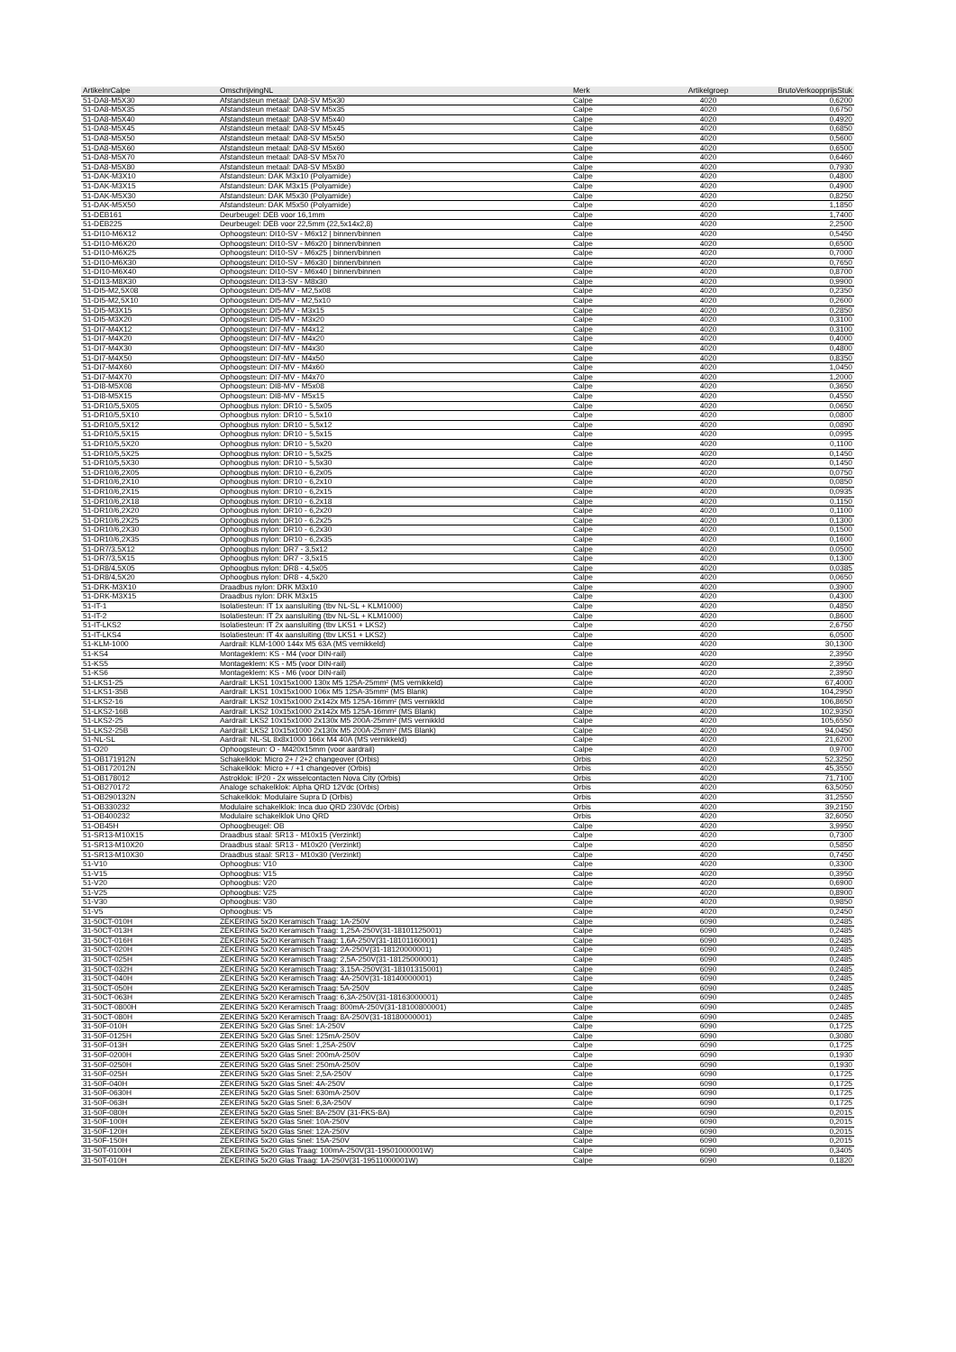| ArtikelnrCalpe | OmschrijvingNL | Merk | Artikelgroep | BrutoVerkoopprijsStuk |
| --- | --- | --- | --- | --- |
| 51-DA8-M5X30 | Afstandsteun metaal: DA8-SV M5x30 | Calpe | 4020 | 0,6200 |
| 51-DA8-M5X35 | Afstandsteun metaal: DA8-SV M5x35 | Calpe | 4020 | 0,6750 |
| 51-DA8-M5X40 | Afstandsteun metaal: DA8-SV M5x40 | Calpe | 4020 | 0,4920 |
| 51-DA8-M5X45 | Afstandsteun metaal: DA8-SV M5x45 | Calpe | 4020 | 0,6850 |
| 51-DA8-M5X50 | Afstandsteun metaal: DA8-SV M5x50 | Calpe | 4020 | 0,5600 |
| 51-DA8-M5X60 | Afstandsteun metaal: DA8-SV M5x60 | Calpe | 4020 | 0,6500 |
| 51-DA8-M5X70 | Afstandsteun metaal: DA8-SV M5x70 | Calpe | 4020 | 0,6460 |
| 51-DA8-M5X80 | Afstandsteun metaal: DA8-SV M5x80 | Calpe | 4020 | 0,7930 |
| 51-DAK-M3X10 | Afstandsteun: DAK M3x10 (Polyamide) | Calpe | 4020 | 0,4800 |
| 51-DAK-M3X15 | Afstandsteun: DAK M3x15 (Polyamide) | Calpe | 4020 | 0,4900 |
| 51-DAK-M5X30 | Afstandsteun: DAK M5x30 (Polyamide) | Calpe | 4020 | 0,8250 |
| 51-DAK-M5X50 | Afstandsteun: DAK M5x50 (Polyamide) | Calpe | 4020 | 1,1850 |
| 51-DEB161 | Deurbeugel: DEB voor 16,1mm | Calpe | 4020 | 1,7400 |
| 51-DEB225 | Deurbeugel: DEB voor 22,5mm (22,5x14x2,8) | Calpe | 4020 | 2,2500 |
| 51-DI10-M6X12 | Ophoogsteun: DI10-SV - M6x12 / binnen/binnen | Calpe | 4020 | 0,5450 |
| 51-DI10-M6X20 | Ophoogsteun: DI10-SV - M6x20 / binnen/binnen | Calpe | 4020 | 0,6500 |
| 51-DI10-M6X25 | Ophoogsteun: DI10-SV - M6x25 / binnen/binnen | Calpe | 4020 | 0,7000 |
| 51-DI10-M6X30 | Ophoogsteun: DI10-SV - M6x30 / binnen/binnen | Calpe | 4020 | 0,7650 |
| 51-DI10-M6X40 | Ophoogsteun: DI10-SV - M6x40 / binnen/binnen | Calpe | 4020 | 0,8700 |
| 51-DI13-M8X30 | Ophoogsteun: DI13-SV - M8x30 | Calpe | 4020 | 0,9900 |
| 51-DI5-M2,5X08 | Ophoogsteun: DI5-MV - M2,5x08 | Calpe | 4020 | 0,2350 |
| 51-DI5-M2,5X10 | Ophoogsteun: DI5-MV - M2,5x10 | Calpe | 4020 | 0,2600 |
| 51-DI5-M3X15 | Ophoogsteun: DI5-MV - M3x15 | Calpe | 4020 | 0,2850 |
| 51-DI5-M3X20 | Ophoogsteun: DI5-MV - M3x20 | Calpe | 4020 | 0,3100 |
| 51-DI7-M4X12 | Ophoogsteun: DI7-MV - M4x12 | Calpe | 4020 | 0,3100 |
| 51-DI7-M4X20 | Ophoogsteun: DI7-MV - M4x20 | Calpe | 4020 | 0,4000 |
| 51-DI7-M4X30 | Ophoogsteun: DI7-MV - M4x30 | Calpe | 4020 | 0,4800 |
| 51-DI7-M4X50 | Ophoogsteun: DI7-MV - M4x50 | Calpe | 4020 | 0,8350 |
| 51-DI7-M4X60 | Ophoogsteun: DI7-MV - M4x60 | Calpe | 4020 | 1,0450 |
| 51-DI7-M4X70 | Ophoogsteun: DI7-MV - M4x70 | Calpe | 4020 | 1,2000 |
| 51-DI8-M5X08 | Ophoogsteun: DI8-MV - M5x08 | Calpe | 4020 | 0,3650 |
| 51-DI8-M5X15 | Ophoogsteun: DI8-MV - M5x15 | Calpe | 4020 | 0,4550 |
| 51-DR10/5,5X05 | Ophoogbus nylon: DR10 - 5,5x05 | Calpe | 4020 | 0,0650 |
| 51-DR10/5,5X10 | Ophoogbus nylon: DR10 - 5,5x10 | Calpe | 4020 | 0,0800 |
| 51-DR10/5,5X12 | Ophoogbus nylon: DR10 - 5,5x12 | Calpe | 4020 | 0,0890 |
| 51-DR10/5,5X15 | Ophoogbus nylon: DR10 - 5,5x15 | Calpe | 4020 | 0,0995 |
| 51-DR10/5,5X20 | Ophoogbus nylon: DR10 - 5,5x20 | Calpe | 4020 | 0,1100 |
| 51-DR10/5,5X25 | Ophoogbus nylon: DR10 - 5,5x25 | Calpe | 4020 | 0,1450 |
| 51-DR10/5,5X30 | Ophoogbus nylon: DR10 - 5,5x30 | Calpe | 4020 | 0,1450 |
| 51-DR10/6,2X05 | Ophoogbus nylon: DR10 - 6,2x05 | Calpe | 4020 | 0,0750 |
| 51-DR10/6,2X10 | Ophoogbus nylon: DR10 - 6,2x10 | Calpe | 4020 | 0,0850 |
| 51-DR10/6,2X15 | Ophoogbus nylon: DR10 - 6,2x15 | Calpe | 4020 | 0,0935 |
| 51-DR10/6,2X18 | Ophoogbus nylon: DR10 - 6,2x18 | Calpe | 4020 | 0,1150 |
| 51-DR10/6,2X20 | Ophoogbus nylon: DR10 - 6,2x20 | Calpe | 4020 | 0,1100 |
| 51-DR10/6,2X25 | Ophoogbus nylon: DR10 - 6,2x25 | Calpe | 4020 | 0,1300 |
| 51-DR10/6,2X30 | Ophoogbus nylon: DR10 - 6,2x30 | Calpe | 4020 | 0,1500 |
| 51-DR10/6,2X35 | Ophoogbus nylon: DR10 - 6,2x35 | Calpe | 4020 | 0,1600 |
| 51-DR7/3,5X12 | Ophoogbus nylon: DR7 - 3,5x12 | Calpe | 4020 | 0,0500 |
| 51-DR7/3,5X15 | Ophoogbus nylon: DR7 - 3,5x15 | Calpe | 4020 | 0,1300 |
| 51-DR8/4,5X05 | Ophoogbus nylon: DR8 - 4,5x05 | Calpe | 4020 | 0,0385 |
| 51-DR8/4,5X20 | Ophoogbus nylon: DR8 - 4,5x20 | Calpe | 4020 | 0,0650 |
| 51-DRK-M3X10 | Draadbus nylon: DRK M3x10 | Calpe | 4020 | 0,3900 |
| 51-DRK-M3X15 | Draadbus nylon: DRK M3x15 | Calpe | 4020 | 0,4300 |
| 51-IT-1 | Isolatiesteun: IT 1x aansluiting (tbv NL-SL + KLM1000) | Calpe | 4020 | 0,4850 |
| 51-IT-2 | Isolatiesteun: IT 2x aansluiting (tbv NL-SL + KLM1000) | Calpe | 4020 | 0,8600 |
| 51-IT-LKS2 | Isolatiesteun: IT 2x aansluiting (tbv LKS1 + LKS2) | Calpe | 4020 | 2,6750 |
| 51-IT-LKS4 | Isolatiesteun: IT 4x aansluiting (tbv LKS1 + LKS2) | Calpe | 4020 | 6,0500 |
| 51-KLM-1000 | Aardrail: KLM-1000 144x M5 63A (MS vernikkeld) | Calpe | 4020 | 30,1300 |
| 51-KS4 | Montageklem: KS - M4 (voor DIN-rail) | Calpe | 4020 | 2,3950 |
| 51-KS5 | Montageklem: KS - M5 (voor DIN-rail) | Calpe | 4020 | 2,3950 |
| 51-KS6 | Montageklem: KS - M6 (voor DIN-rail) | Calpe | 4020 | 2,3950 |
| 51-LKS1-25 | Aardrail: LKS1 10x15x1000 130x M5 125A-25mm² (MS vernikkeld) | Calpe | 4020 | 67,4000 |
| 51-LKS1-35B | Aardrail: LKS1 10x15x1000 106x M5 125A-35mm² (MS Blank) | Calpe | 4020 | 104,2950 |
| 51-LKS2-16 | Aardrail: LKS2 10x15x1000 2x142x M5 125A-16mm² (MS vernikkld | Calpe | 4020 | 106,8650 |
| 51-LKS2-16B | Aardrail: LKS2 10x15x1000 2x142x M5 125A-16mm² (MS Blank) | Calpe | 4020 | 102,9350 |
| 51-LKS2-25 | Aardrail: LKS2 10x15x1000 2x130x M5 200A-25mm² (MS vernikkld | Calpe | 4020 | 105,6550 |
| 51-LKS2-25B | Aardrail: LKS2 10x15x1000 2x130x M5 200A-25mm² (MS Blank) | Calpe | 4020 | 94,0450 |
| 51-NL-SL | Aardrail: NL-SL 8x8x1000 166x M4 40A (MS vernikkeld) | Calpe | 4020 | 21,6200 |
| 51-O20 | Ophoogsteun: O - M420x15mm (voor aardrail) | Calpe | 4020 | 0,9700 |
| 51-OB171912N | Schakelklok: Micro 2+ / 2+2 changeover (Orbis) | Orbis | 4020 | 52,3250 |
| 51-OB172012N | Schakelklok: Micro + / +1 changeover (Orbis) | Orbis | 4020 | 45,3550 |
| 51-OB178012 | Astroklok: IP20 - 2x wisselcontacten Nova City (Orbis) | Orbis | 4020 | 71,7100 |
| 51-OB270172 | Analoge schakelklok: Alpha QRD 12Vdc (Orbis) | Orbis | 4020 | 63,5050 |
| 51-OB290132N | Schakelklok: Modulaire Supra D (Orbis) | Orbis | 4020 | 31,2550 |
| 51-OB330232 | Modulaire schakelklok: Inca duo QRD 230Vdc (Orbis) | Orbis | 4020 | 39,2150 |
| 51-OB400232 | Modulaire schakelklok Uno QRD | Orbis | 4020 | 32,6050 |
| 51-OB45H | Ophoogbeugel: OB | Calpe | 4020 | 3,9950 |
| 51-SR13-M10X15 | Draadbus staal: SR13 - M10x15 (Verzinkt) | Calpe | 4020 | 0,7300 |
| 51-SR13-M10X20 | Draadbus staal: SR13 - M10x20 (Verzinkt) | Calpe | 4020 | 0,5850 |
| 51-SR13-M10X30 | Draadbus staal: SR13 - M10x30 (Verzinkt) | Calpe | 4020 | 0,7450 |
| 51-V10 | Ophoogbus: V10 | Calpe | 4020 | 0,3300 |
| 51-V15 | Ophoogbus: V15 | Calpe | 4020 | 0,3950 |
| 51-V20 | Ophoogbus: V20 | Calpe | 4020 | 0,6900 |
| 51-V25 | Ophoogbus: V25 | Calpe | 4020 | 0,8900 |
| 51-V30 | Ophoogbus: V30 | Calpe | 4020 | 0,9850 |
| 51-V5 | Ophoogbus: V5 | Calpe | 4020 | 0,2450 |
| 31-50CT-010H | ZEKERING 5x20 Keramisch Traag: 1A-250V | Calpe | 6090 | 0,2485 |
| 31-50CT-013H | ZEKERING 5x20 Keramisch Traag: 1,25A-250V(31-18101125001) | Calpe | 6090 | 0,2485 |
| 31-50CT-016H | ZEKERING 5x20 Keramisch Traag: 1,6A-250V(31-18101160001) | Calpe | 6090 | 0,2485 |
| 31-50CT-020H | ZEKERING 5x20 Keramisch Traag: 2A-250V(31-18120000001) | Calpe | 6090 | 0,2485 |
| 31-50CT-025H | ZEKERING 5x20 Keramisch Traag: 2,5A-250V(31-18125000001) | Calpe | 6090 | 0,2485 |
| 31-50CT-032H | ZEKERING 5x20 Keramisch Traag: 3,15A-250V(31-18101315001) | Calpe | 6090 | 0,2485 |
| 31-50CT-040H | ZEKERING 5x20 Keramisch Traag: 4A-250V(31-18140000001) | Calpe | 6090 | 0,2485 |
| 31-50CT-050H | ZEKERING 5x20 Keramisch Traag: 5A-250V | Calpe | 6090 | 0,2485 |
| 31-50CT-063H | ZEKERING 5x20 Keramisch Traag: 6,3A-250V(31-18163000001) | Calpe | 6090 | 0,2485 |
| 31-50CT-0800H | ZEKERING 5x20 Keramisch Traag: 800mA-250V(31-18100800001) | Calpe | 6090 | 0,2485 |
| 31-50CT-080H | ZEKERING 5x20 Keramisch Traag: 8A-250V(31-18180000001) | Calpe | 6090 | 0,2485 |
| 31-50F-010H | ZEKERING 5x20 Glas Snel: 1A-250V | Calpe | 6090 | 0,1725 |
| 31-50F-0125H | ZEKERING 5x20 Glas Snel: 125mA-250V | Calpe | 6090 | 0,3080 |
| 31-50F-013H | ZEKERING 5x20 Glas Snel: 1,25A-250V | Calpe | 6090 | 0,1725 |
| 31-50F-0200H | ZEKERING 5x20 Glas Snel: 200mA-250V | Calpe | 6090 | 0,1930 |
| 31-50F-0250H | ZEKERING 5x20 Glas Snel: 250mA-250V | Calpe | 6090 | 0,1930 |
| 31-50F-025H | ZEKERING 5x20 Glas Snel: 2,5A-250V | Calpe | 6090 | 0,1725 |
| 31-50F-040H | ZEKERING 5x20 Glas Snel: 4A-250V | Calpe | 6090 | 0,1725 |
| 31-50F-0630H | ZEKERING 5x20 Glas Snel: 630mA-250V | Calpe | 6090 | 0,1725 |
| 31-50F-063H | ZEKERING 5x20 Glas Snel: 6,3A-250V | Calpe | 6090 | 0,1725 |
| 31-50F-080H | ZEKERING 5x20 Glas Snel: 8A-250V (31-FKS-8A) | Calpe | 6090 | 0,2015 |
| 31-50F-100H | ZEKERING 5x20 Glas Snel: 10A-250V | Calpe | 6090 | 0,2015 |
| 31-50F-120H | ZEKERING 5x20 Glas Snel: 12A-250V | Calpe | 6090 | 0,2015 |
| 31-50F-150H | ZEKERING 5x20 Glas Snel: 15A-250V | Calpe | 6090 | 0,2015 |
| 31-50T-0100H | ZEKERING 5x20 Glas Traag: 100mA-250V(31-19501000001W) | Calpe | 6090 | 0,3405 |
| 31-50T-010H | ZEKERING 5x20 Glas Traag: 1A-250V(31-19511000001W) | Calpe | 6090 | 0,1820 |